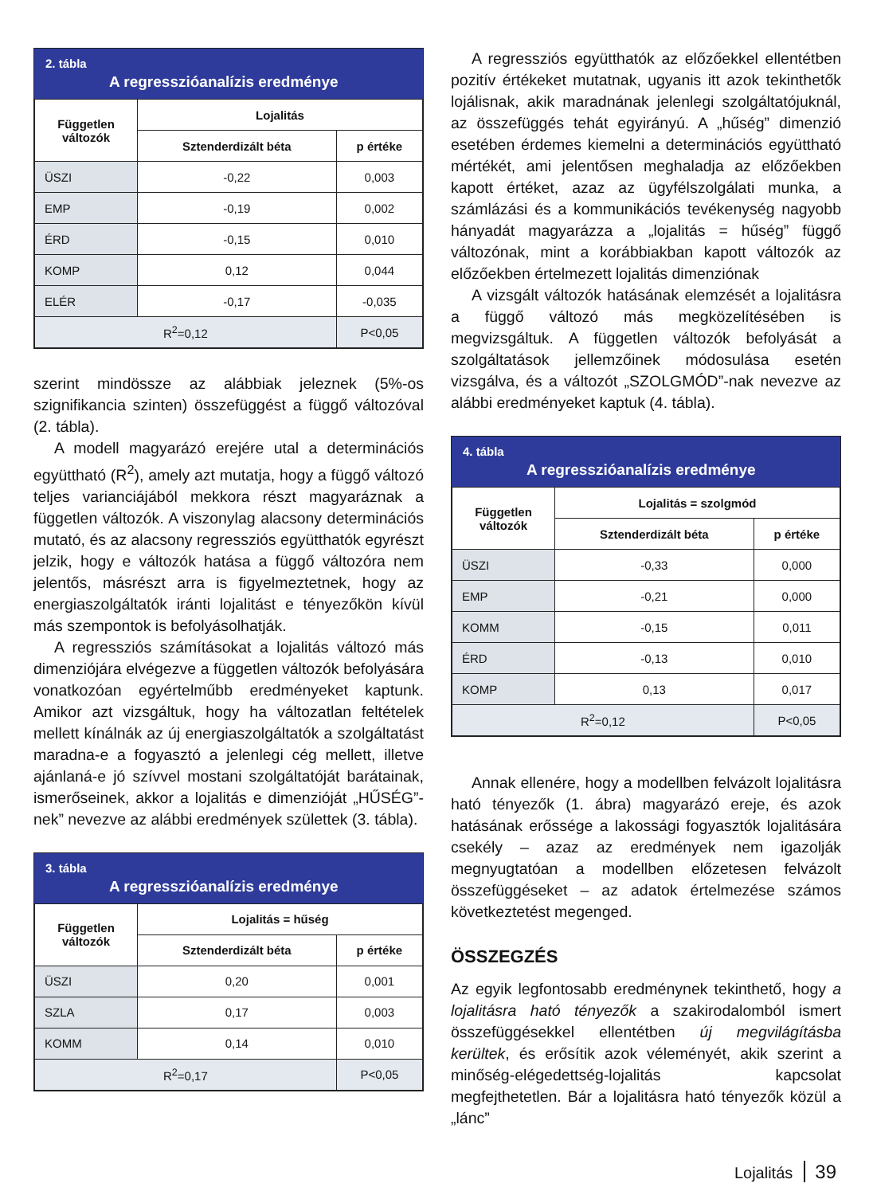2. tábla
A regresszióanalízis eredménye
| Független változók | Lojalitás | |
| --- | --- | --- |
| | Sztenderdizált béta | p értéke |
| ÜSZI | -0,22 | 0,003 |
| EMP | -0,19 | 0,002 |
| ÉRD | -0,15 | 0,010 |
| KOMP | 0,12 | 0,044 |
| ELÉR | -0,17 | -0,035 |
| R<sup>2</sup>=0,12 | | P<0,05 |
szerint mindössze az alábbiak jeleznek (5%-os szignifikancia szinten) összefüggést a függő változóval (2. tábla).
A modell magyarázó erejére utal a determinációs együttható (R<sup>2</sup>), amely azt mutatja, hogy a függő változó teljes varianciájából mekkora részt magyaráznak a független változók. A viszonylag alacsony determinációs mutató, és az alacsony regressziós együtthatók egyrészt jelzik, hogy e változók hatása a függő változóra nem jelentős, másrészt arra is figyelmeztetnek, hogy az energiaszolgáltatók iránti lojalitást e tényezőkön kívül más szempontok is befolyásolhatják.
A regressziós számításokat a lojalitás változó más dimenziójára elvégezve a független változók befolyására vonatkozóan egyértelműbb eredményeket kaptunk. Amikor azt vizsgáltuk, hogy ha változatlan feltételek mellett kínálnák az új energiaszolgáltatók a szolgáltatást maradna-e a fogyasztó a jelenlegi cég mellett, illetve ajánlaná-e jó szívvel mostani szolgáltatóját barátainak, ismerőseinek, akkor a lojalitás e dimenzióját „HŰSÉG”-nek” nevezve az alábbi eredmények születtek (3. tábla).
3. tábla
A regresszióanalízis eredménye
| Független változók | Lojalitás = hűség | |
| --- | --- | --- |
| | Sztenderdizált béta | p értéke |
| ÜSZI | 0,20 | 0,001 |
| SZLA | 0,17 | 0,003 |
| KOMM | 0,14 | 0,010 |
| R<sup>2</sup>=0,17 | | P<0,05 |
A regressziós együtthatók az előzőekkel ellentétben pozitív értékeket mutatnak, ugyanis itt azok tekinthetők lojálisnak, akik maradnának jelenlegi szolgáltatójuknál, az összefüggés tehát egyirányú. A „hűség” dimenzió esetében érdemes kiemelni a determinációs együttható mértékét, ami jelentősen meghaladja az előzőekben kapott értéket, azaz az ügyfélszolgálati munka, a számlázási és a kommunikációs tevékenység nagyobb hányadát magyarázza a „lojalitás = hűség” függő változónak, mint a korábbiakban kapott változók az előzőekben értelmezett lojalitás dimenziónak
A vizsgált változók hatásának elemzését a lojalitásra a függő változó más megközelítésében is megvizsgáltuk. A független változók befolyását a szolgáltatások jellemzőinek módosulása esetén vizsgálva, és a változót „SZOLGMÓD”-nak nevezve az alábbi eredményeket kaptuk (4. tábla).
4. tábla
A regresszióanalízis eredménye
| Független változók | Lojalitás = szolgmód | |
| --- | --- | --- |
| | Sztenderdizált béta | p értéke |
| ÜSZI | -0,33 | 0,000 |
| EMP | -0,21 | 0,000 |
| KOMM | -0,15 | 0,011 |
| ÉRD | -0,13 | 0,010 |
| KOMP | 0,13 | 0,017 |
| R<sup>2</sup>=0,12 | | P<0,05 |
Annak ellenére, hogy a modellben felvázolt lojalitásra ható tényezők (1. ábra) magyarázó ereje, és azok hatásának erőssége a lakossági fogyasztók lojalitására csekély – azaz az eredmények nem igazolják megnyugtatóan a modellben előzetesen felvázolt összefüggéseket – az adatok értelmezése számos következtetést megenged.
ÖSSZEGZÉS
Az egyik legfontosabb eredménynek tekinthető, hogy a lojalitásra ható tényezők a szakirodalomból ismert összefüggésekkel ellentétben új megvilágításba kerültek, és erősítik azok véleményét, akik szerint a minőség-elégedettség-lojalitás kapcsolat megfejthetetlen. Bár a lojalitásra ható tényezők közül a „lánc”
Lojalitás 39